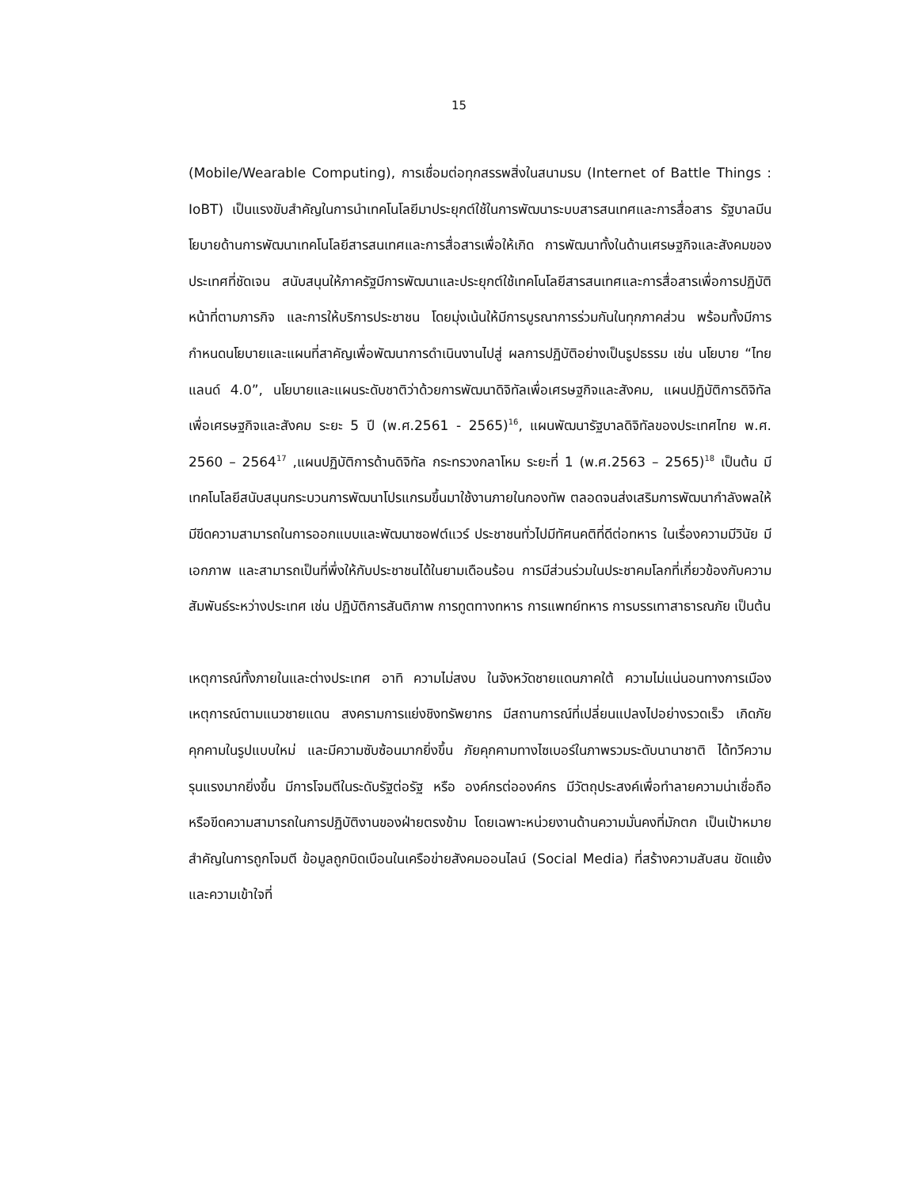15
(Mobile/Wearable Computing), การเชื่อมต่อทุกสรรพสิ่งในสนามรบ (Internet of Battle Things : IoBT) เป็นแรงขับสำคัญในการนำเทคโนโลยีมาประยุกต์ใช้ในการพัฒนาระบบสารสนเทศและการสื่อสาร รัฐบาลมีนโยบายด้านการพัฒนาเทคโนโลยีสารสนเทศและการสื่อสารเพื่อให้เกิด การพัฒนาทั้งในด้านเศรษฐกิจและสังคมของประเทศที่ชัดเจน สนับสนุนให้ภาครัฐมีการพัฒนาและประยุกต์ใช้เทคโนโลยีสารสนเทศและการสื่อสารเพื่อการปฏิบัติหน้าที่ตามภารกิจ และการให้บริการประชาชน โดยมุ่งเน้นให้มีการบูรณาการร่วมกันในทุกภาคส่วน พร้อมทั้งมีการกำหนดนโยบายและแผนที่สาคัญเพื่อพัฒนาการดำเนินงานไปสู่ ผลการปฏิบัติอย่างเป็นรูปธรรม เช่น นโยบาย “ไทยแลนด์ 4.0”, นโยบายและแผนระดับชาติว่าด้วยการพัฒนาดิจิทัลเพื่อเศรษฐกิจและสังคม, แผนปฏิบัติการดิจิทัลเพื่อเศรษฐกิจและสังคม ระยะ 5 ปี (พ.ศ.2561 - 2565)<sup>16</sup>, แผนพัฒนารัฐบาลดิจิทัลของประเทศไทย พ.ศ. 2560 – 2564<sup>17</sup> ,แผนปฏิบัติการด้านดิจิทัล กระทรวงกลาโหม ระยะที่ 1 (พ.ศ.2563 – 2565)<sup>18</sup> เป็นต้น มีเทคโนโลยีสนับสนุนกระบวนการพัฒนาโปรแกรมขึ้นมาใช้งานภายในกองทัพ ตลอดจนส่งเสริมการพัฒนากำลังพลให้มีขีดความสามารถในการออกแบบและพัฒนาซอฟต์แวร์ ประชาชนทั่วไปมีทัศนคติที่ดีต่อทหาร ในเรื่องความมีวินัย มีเอกภาพ และสามารถเป็นที่พึ่งให้กับประชาชนได้ในยามเดือนร้อน การมีส่วนร่วมในประชาคมโลกที่เกี่ยวข้องกับความสัมพันธ์ระหว่างประเทศ เช่น ปฏิบัติการสันติภาพ การทูตทางทหาร การแพทย์ทหาร การบรรเทาสาธารณภัย เป็นต้น
เหตุการณ์ทั้งภายในและต่างประเทศ อาทิ ความไม่สงบ ในจังหวัดชายแดนภาคใต้ ความไม่แน่นอนทางการเมือง เหตุการณ์ตามแนวชายแดน สงครามการแย่งชิงทรัพยากร มีสถานการณ์ที่เปลี่ยนแปลงไปอย่างรวดเร็ว เกิดภัยคุกคามในรูปแบบใหม่ และมีความซับซ้อนมากยิ่งขึ้น ภัยคุกคามทางไซเบอร์ในภาพรวมระดับนานาชาติ ได้ทวีความรุนแรงมากยิ่งขึ้น มีการโจมตีในระดับรัฐต่อรัฐ หรือ องค์กรต่อองค์กร มีวัตถุประสงค์เพื่อทำลายความน่าเชื่อถือ หรือขีดความสามารถในการปฏิบัติงานของฝ่ายตรงข้าม โดยเฉพาะหน่วยงานด้านความมั่นคงที่มักตก เป็นเป้าหมายสำคัญในการถูกโจมตี ข้อมูลถูกบิดเบือนในเครือข่ายสังคมออนไลน์ (Social Media) ที่สร้างความสับสน ขัดแย้ง และความเข้าใจที่